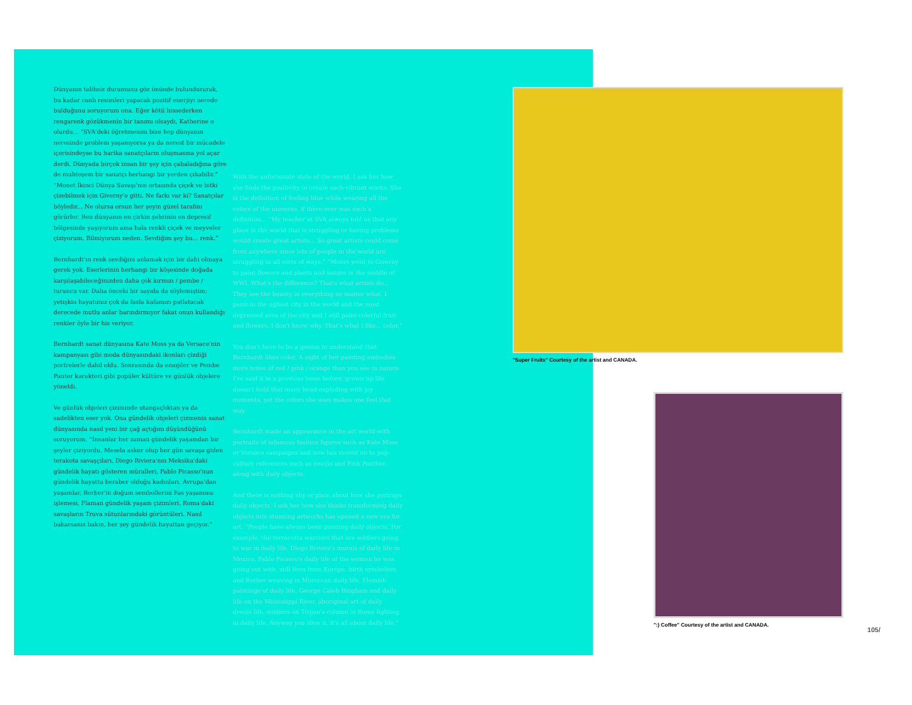Dünyanın talihsiz durumunu göz önünde bulundurarak, bu kadar canlı resimleri yapacak pozitif enerjiyi nerede bulduğunu soruyorum ona. Eğer kötü hissederken rengarenk gözükmenin bir tanımı olsaydı, Katherine o olurdu... “SVA'deki öğretmenim bize hep dünyanın neresinde problem yaşanıyorsa ya da nerest bir mücadele içerisindeyse bu harika sanatçıların oluşmasına yol açar derdi. Dünyada birçok insan bir şey için çabaladığına göre de muhteşem bir sanatçı herhangi bir yerden çıkabilir.” “Monet İkinci Dünya Savaşı'nın ortasında çiçek ve bitki çizebilmek için Giverny'e gitti. Ne farkı var ki? Sanatçılar böyledir... Ne olursa orsun her şeyin güzel tarafını görürler. Ben dünyanın en çirkin şehrinin en depresif bölgesinde yaşıyorum ama hala renkli çiçek ve meyveler çiziyorum. Bilmiyorum neden. Sevdiğim şey bu... renk.”
Bernhardt'ın renk sevdiğini anlamak için bir dahi olmaya gerek yok. Eserlerinin herhangi bir köşesinde doğada karşılaşabileceğinizden daha çok kırmızı / pembe / turuncu var. Daha önceki bir sayıda da söylemiştim; yetişkin hayatımız çok da fazla kafamızı patlatacak derecede mutlu anlar barındırmıyor fakat onun kullandığı renkler öyle bir his veriyor.
Bernhardt sanat dünyasına Kate Moss ya da Versace'nin kampanyası gibi moda dünyasındaki ikonları çizdiği portrelerle dahil oldu. Sonrasında da emojiler ve Pembe Panter karakteri gibi popüler kültüre ve günlük objelere yöneldi.
Ve günlük objeleri çiziminde utangaçlıktan ya da sadelikten eser yok. Ona gündelik objeleri çizmenin sanat dünyasında nasıl yeni bir çağ açtığını düşündüğünü soruyorum. “İnsanlar her zaman gündelik yaşamdan bir şeyler çiziyordu. Mesela asker olup her gün savaşa giden terakota savaşçıları, Diego Riviera'nın Meksika'daki gündelik hayatı gösteren müralleri, Pablo Picasso'nun gündelik hayatta beraber olduğu kadınları, Avrupa'dan yaşamlar, Berber'in doğum sembollerini Fas yaşamına işlemesi, Flaman gündelik yaşam çizimleri, Roma'daki savaşların Truva sütunlarındaki görüntüleri. Nasıl bakarsanız bakın, her şey gündelik hayattan geçiyor.”
With the unfortunate state of the world, I ask her how she finds the positivity to create such vibrant works. She is the definition of feeling blue while wearing all the colors of the universe, if there ever was such a definition... “My teacher at SVA always told us that any place in the world that is struggling or having problems would create great artists... So great artists could come from anywhere since lots of people in the world are struggling in all sorts of ways.” “Monet went to Giverny to paint flowers and plants and nature in the middle of WWI. What's the difference? That's what artists do... They see the beauty in everything no matter what. I paint in the ugliest city in the world and the most depressed area of the city and I still paint colorful fruit and flowers. I don't know why. That's what I like... color.”
You don't have to be a genius to understand that Bernhardt likes color. A sight of her painting embodies more tones of red / pink / orange than you see in nature. I've said it in a previous issue before; grown up life doesn't hold that many head-exploding with joy moments, yet the colors she uses makes one feel that way.
Bernhardt made an appearance in the art world with portraits of infamous fashion figures such as Kate Moss or Versace campaigns and now has moved on to pop-culture references such as emojis and Pink Panther, along with daily objects.
And there is nothing shy or plain about how she portrays daily objects. I ask her how she thinks transforming daily objects into stunning artworks has opened a new era for art. “People have always been painting daily objects. For example, the terracotta warriors that are soldiers going to war in daily life, Diego Riviera's murals of daily life in Mexico, Pablo Picasso's daily life of the women he was going out with, still lives from Europe, birth symbolism and Berber weaving in Moroccan daily life, Flemish paintings of daily life, George Caleb Bingham and daily life on the Mississippi River, aboriginal art of daily dream life, soldiers on Trojan's column in Rome fighting in daily life. Anyway you slice it, it's all about daily life.”
"Super Fruits" Courtesy of the artist and CANADA.
":) Coffee" Courtesy of the artist and CANADA.
105/